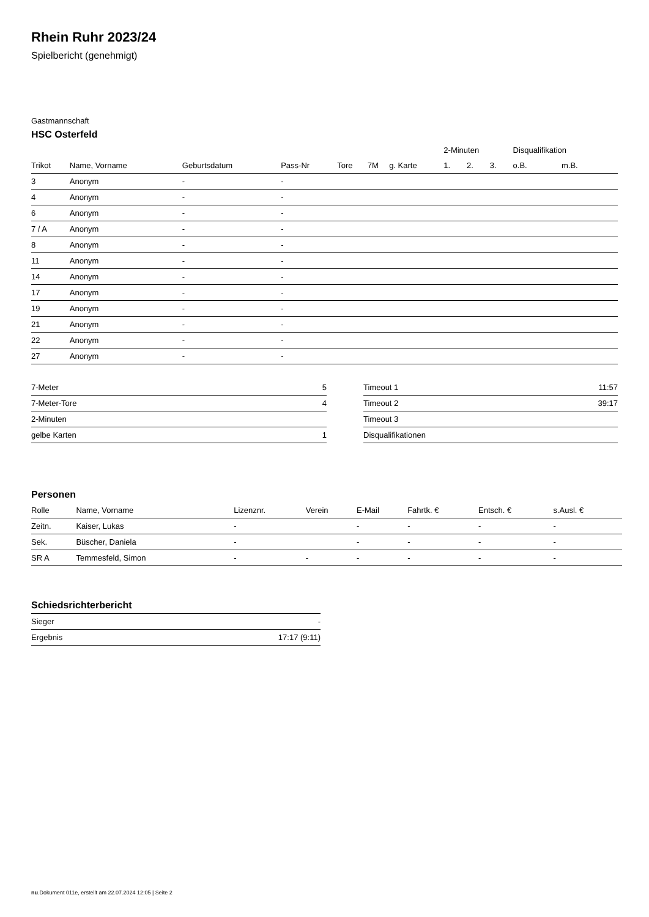Rhein Ruhr 2023/24
Spielbericht (genehmigt)
Gastmannschaft
HSC Osterfeld
| | | | | | | | 2-Minuten | | | Disqualifikation | |
| --- | --- | --- | --- | --- | --- | --- | --- | --- | --- | --- | --- |
| Trikot | Name, Vorname | Geburtsdatum | Pass-Nr | Tore | 7M | g. Karte | 1. | 2. | 3. | o.B. | m.B. |
| 3 | Anonym | - | - | | | | | | | | |
| 4 | Anonym | - | - | | | | | | | | |
| 6 | Anonym | - | - | | | | | | | | |
| 7 / A | Anonym | - | - | | | | | | | | |
| 8 | Anonym | - | - | | | | | | | | |
| 11 | Anonym | - | - | | | | | | | | |
| 14 | Anonym | - | - | | | | | | | | |
| 17 | Anonym | - | - | | | | | | | | |
| 19 | Anonym | - | - | | | | | | | | |
| 21 | Anonym | - | - | | | | | | | | |
| 22 | Anonym | - | - | | | | | | | | |
| 27 | Anonym | - | - | | | | | | | | |
| 7-Meter | 5 |
| 7-Meter-Tore | 4 |
| 2-Minuten | |
| gelbe Karten | 1 |
| Timeout 1 | 11:57 |
| Timeout 2 | 39:17 |
| Timeout 3 | |
| Disqualifikationen | |
Personen
| Rolle | Name, Vorname | Lizenznr. | Verein | E-Mail | Fahrtk. € | Entsch. € | s.Ausl. € |
| --- | --- | --- | --- | --- | --- | --- | --- |
| Zeitn. | Kaiser, Lukas | - | | - | - | - | - |
| Sek. | Büscher, Daniela | - | | - | - | - | - |
| SR A | Temmesfeld, Simon | - | - | - | - | - | - |
Schiedsrichterbericht
| Sieger | - |
| Ergebnis | 17:17 (9:11) |
nu.Dokument 011e, erstellt am 22.07.2024 12:05 | Seite 2